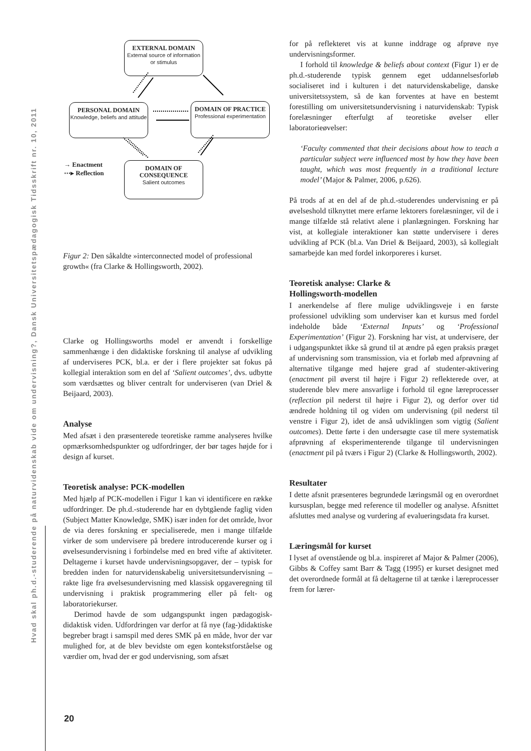Hvad skal ph.d.-studerende på naturvidenskab vide om undervisning?, Dansk Universitetspædagogisk Tidsskrift nr. 10, 2011
EXTERNAL DOMAIN
External source of information or stimulus
PERSONAL DOMAIN
Knowledge, beliefs and attitude
DOMAIN OF PRACTICE
Professional experimentation
DOMAIN OF CONSEQUENCE
Salient outcomes
→ Enactment
⋯▸ Reflection
Figur 2: Den såkaldte »interconnected model of professional growth« (fra Clarke & Hollingsworth, 2002).
Clarke og Hollingsworths model er anvendt i forskellige sammenhænge i den didaktiske forskning til analyse af udvikling af underviseres PCK, bl.a. er der i flere projekter sat fokus på kollegial interaktion som en del af ‘Salient outcomes’, dvs. udbytte som værdsættes og bliver centralt for underviseren (van Driel & Beijaard, 2003).
Analyse
Med afsæt i den præsenterede teoretiske ramme analyseres hvilke opmærksomhedspunkter og udfordringer, der bør tages højde for i design af kurset.
Teoretisk analyse: PCK-modellen
Med hjælp af PCK-modellen i Figur 1 kan vi identificere en række udfordringer. De ph.d.-studerende har en dybtgående faglig viden (Subject Matter Knowledge, SMK) især inden for det område, hvor de via deres forskning er specialiserede, men i mange tilfælde virker de som undervisere på bredere introducerende kurser og i øvelsesundervisning i forbindelse med en bred vifte af aktiviteter. Deltagerne i kurset havde undervisningsopgaver, der – typisk for bredden inden for naturvidenskabelig universitetsundervisning – rakte lige fra øvelsesundervisning med klassisk opgaveregning til undervisning i praktisk programmering eller på felt- og laboratoriekurser.
Derimod havde de som udgangspunkt ingen pædagogisk-didaktisk viden. Udfordringen var derfor at få nye (fag-)didaktiske begreber bragt i samspil med deres SMK på en måde, hvor der var mulighed for, at de blev bevidste om egen kontekstforståelse og værdier om, hvad der er god undervisning, som afsæt
for på reflekteret vis at kunne inddrage og afprøve nye undervisningsformer.
I forhold til knowledge & beliefs about context (Figur 1) er de ph.d.-studerende typisk gennem eget uddannelsesforløb socialiseret ind i kulturen i det naturvidenskabelige, danske universitetssystem, så de kan forventes at have en bestemt forestilling om universitetsundervisning i naturvidenskab: Typisk forelæsninger efterfulgt af teoretiske øvelser eller laboratorieøvelser:
‘Faculty commented that their decisions about how to teach a particular subject were influenced most by how they have been taught, which was most frequently in a traditional lecture model’ (Major & Palmer, 2006, p.626).
På trods af at en del af de ph.d.-studerendes undervisning er på øvelseshold tilknyttet mere erfarne lektorers forelæsninger, vil de i mange tilfælde stå relativt alene i planlægningen. Forskning har vist, at kollegiale interaktioner kan støtte undervisere i deres udvikling af PCK (bl.a. Van Driel & Beijaard, 2003), så kollegialt samarbejde kan med fordel inkorporeres i kurset.
Teoretisk analyse: Clarke &
Hollingsworth-modellen
I anerkendelse af flere mulige udviklingsveje i en første professionel udvikling som underviser kan et kursus med fordel indeholde både ‘External Inputs’ og ‘Professional Experimentation’ (Figur 2). Forskning har vist, at undervisere, der i udgangspunktet ikke så grund til at ændre på egen praksis præget af undervisning som transmission, via et forløb med afprøvning af alternative tilgange med højere grad af studenter-aktivering (enactment pil øverst til højre i Figur 2) reflekterede over, at studerende blev mere ansvarlige i forhold til egne læreprocesser (reflection pil nederst til højre i Figur 2), og derfor over tid ændrede holdning til og viden om undervisning (pil nederst til venstre i Figur 2), idet de anså udviklingen som vigtig (Salient outcomes). Dette førte i den undersøgte case til mere systematisk afprøvning af eksperimenterende tilgange til undervisningen (enactment pil på tværs i Figur 2) (Clarke & Hollingsworth, 2002).
Resultater
I dette afsnit præsenteres begrundede læringsmål og en overordnet kursusplan, begge med reference til modeller og analyse. Afsnittet afsluttes med analyse og vurdering af evalueringsdata fra kurset.
Læringsmål for kurset
I lyset af ovenstående og bl.a. inspireret af Major & Palmer (2006), Gibbs & Coffey samt Barr & Tagg (1995) er kurset designet med det overordnede formål at få deltagerne til at tænke i læreprocesser frem for lærer-
20